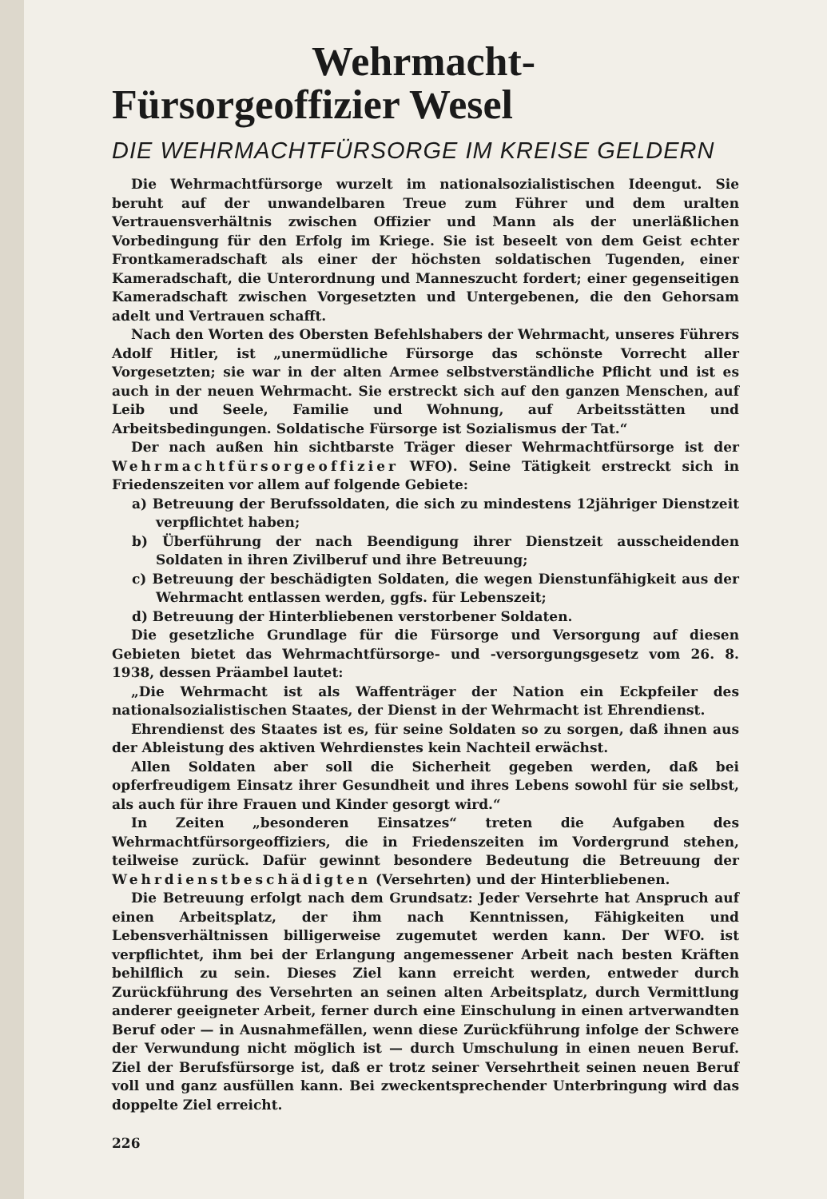Wehrmacht-
Fürsorgeoffizier Wesel
DIE WEHRMACHTFÜRSORGE IM KREISE GELDERN
Die Wehrmachtfürsorge wurzelt im nationalsozialistischen Ideengut. Sie beruht auf der unwandelbaren Treue zum Führer und dem uralten Vertrauensverhältnis zwischen Offizier und Mann als der unerläßlichen Vorbedingung für den Erfolg im Kriege. Sie ist beseelt von dem Geist echter Frontkameradschaft als einer der höchsten soldatischen Tugenden, einer Kameradschaft, die Unterordnung und Manneszucht fordert; einer gegenseitigen Kameradschaft zwischen Vorgesetzten und Untergebenen, die den Gehorsam adelt und Vertrauen schafft.
Nach den Worten des Obersten Befehlshabers der Wehrmacht, unseres Führers Adolf Hitler, ist „unermüdliche Fürsorge das schönste Vorrecht aller Vorgesetzten; sie war in der alten Armee selbstverständliche Pflicht und ist es auch in der neuen Wehrmacht. Sie erstreckt sich auf den ganzen Menschen, auf Leib und Seele, Familie und Wohnung, auf Arbeitsstätten und Arbeitsbedingungen. Soldatische Fürsorge ist Sozialismus der Tat.“
Der nach außen hin sichtbarste Träger dieser Wehrmachtfürsorge ist der Wehrmachtfürsorgeoffizier WFO). Seine Tätigkeit erstreckt sich in Friedenszeiten vor allem auf folgende Gebiete:
a) Betreuung der Berufssoldaten, die sich zu mindestens 12jähriger Dienstzeit verpflichtet haben;
b) Überführung der nach Beendigung ihrer Dienstzeit ausscheidenden Soldaten in ihren Zivilberuf und ihre Betreuung;
c) Betreuung der beschädigten Soldaten, die wegen Dienstunfähigkeit aus der Wehrmacht entlassen werden, ggfs. für Lebenszeit;
d) Betreuung der Hinterbliebenen verstorbener Soldaten.
Die gesetzliche Grundlage für die Fürsorge und Versorgung auf diesen Gebieten bietet das Wehrmachtfürsorge- und -versorgungsgesetz vom 26. 8. 1938, dessen Präambel lautet:
„Die Wehrmacht ist als Waffenträger der Nation ein Eckpfeiler des nationalsozialistischen Staates, der Dienst in der Wehrmacht ist Ehrendienst.
Ehrendienst des Staates ist es, für seine Soldaten so zu sorgen, daß ihnen aus der Ableistung des aktiven Wehrdienstes kein Nachteil erwächst.
Allen Soldaten aber soll die Sicherheit gegeben werden, daß bei opferfreudigem Einsatz ihrer Gesundheit und ihres Lebens sowohl für sie selbst, als auch für ihre Frauen und Kinder gesorgt wird.“
In Zeiten „besonderen Einsatzes“ treten die Aufgaben des Wehrmachtfürsorgeoffiziers, die in Friedenszeiten im Vordergrund stehen, teilweise zurück. Dafür gewinnt besondere Bedeutung die Betreuung der Wehrdienstbeschädigten (Versehrten) und der Hinterbliebenen.
Die Betreuung erfolgt nach dem Grundsatz: Jeder Versehrte hat Anspruch auf einen Arbeitsplatz, der ihm nach Kenntnissen, Fähigkeiten und Lebensverhältnissen billigerweise zugemutet werden kann. Der WFO. ist verpflichtet, ihm bei der Erlangung angemessener Arbeit nach besten Kräften behilflich zu sein. Dieses Ziel kann erreicht werden, entweder durch Zurückführung des Versehrten an seinen alten Arbeitsplatz, durch Vermittlung anderer geeigneter Arbeit, ferner durch eine Einschulung in einen artverwandten Beruf oder — in Ausnahmefällen, wenn diese Zurückführung infolge der Schwere der Verwundung nicht möglich ist — durch Umschulung in einen neuen Beruf. Ziel der Berufsfürsorge ist, daß er trotz seiner Versehrtheit seinen neuen Beruf voll und ganz ausfüllen kann. Bei zweckentsprechender Unterbringung wird das doppelte Ziel erreicht.
226